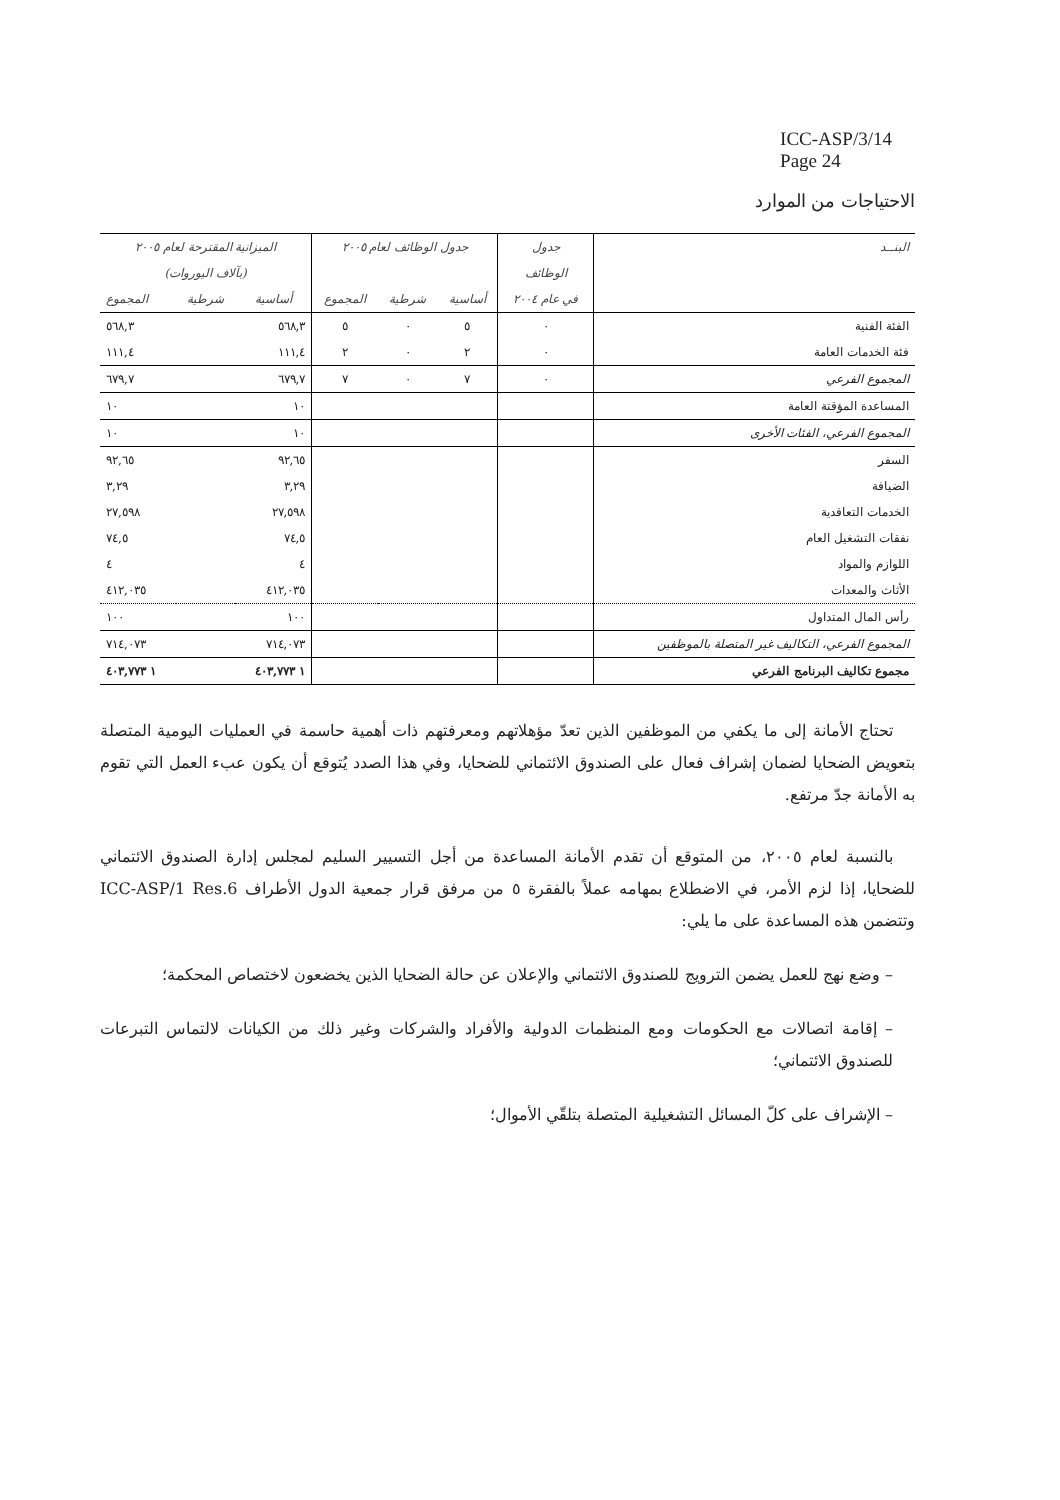ICC-ASP/3/14
Page 24
الاحتياجات من الموارد
| البنــد | جدول | جدول الوظائف لعام ٢٠٠٥ | | | الميزانية المقترحة لعام ٢٠٠٥ | | |
| --- | --- | --- | --- | --- | --- | --- | --- |
| | الوظائف | | | | (بآلاف اليوروات) | | |
| | في عام ٢٠٠٤ | أساسية | شرطية | المجموع | أساسية | شرطية | المجموع |
| الفئة الفنية | ٠ | ٥ | ٠ | ٥ | ٥٦٨,٣ | | ٥٦٨,٣ |
| فئة الخدمات العامة | ٠ | ٢ | ٠ | ٢ | ١١١,٤ | | ١١١,٤ |
| المجموع الفرعي | ٠ | ٧ | ٠ | ٧ | ٦٧٩,٧ | | ٦٧٩,٧ |
| المساعدة المؤقتة العامة | | | | | ١٠ | | ١٠ |
| المجموع الفرعي، الفئات الأخرى | | | | | ١٠ | | ١٠ |
| السفر | | | | | ٩٢,٦٥ | | ٩٢,٦٥ |
| الضيافة | | | | | ٣,٢٩ | | ٣,٢٩ |
| الخدمات التعاقدية | | | | | ٢٧,٥٩٨ | | ٢٧,٥٩٨ |
| نفقات التشغيل العام | | | | | ٧٤,٥ | | ٧٤,٥ |
| اللوازم والمواد | | | | | ٤ | | ٤ |
| الأثاث والمعدات | | | | | ٤١٢,٠٣٥ | | ٤١٢,٠٣٥ |
| رأس المال المتداول | | | | | ١٠٠ | | ١٠٠ |
| المجموع الفرعي، التكاليف غير المتصلة بالموظفين | | | | | ٧١٤,٠٧٣ | | ٧١٤,٠٧٣ |
| مجموع تكاليف البرنامج الفرعي | | | | | ١ ٤٠٣,٧٧٣ | | ١ ٤٠٣,٧٧٣ |
تحتاج الأمانة إلى ما يكفي من الموظفين الذين تعدّ مؤهلاتهم ومعرفتهم ذات أهمية حاسمة في العمليات اليومية المتصلة بتعويض الضحايا لضمان إشراف فعال على الصندوق الائتماني للضحايا، وفي هذا الصدد يُتوقع أن يكون عبء العمل التي تقوم به الأمانة جدّ مرتفع.
بالنسبة لعام ٢٠٠٥، من المتوقع أن تقدم الأمانة المساعدة من أجل التسيير السليم لمجلس إدارة الصندوق الائتماني للضحايا، إذا لزم الأمر، في الاضطلاع بمهامه عملاً بالفقرة ٥ من مرفق قرار جمعية الدول الأطراف ICC-ASP/1 Res.6 وتتضمن هذه المساعدة على ما يلي:
– وضع نهج للعمل يضمن الترويج للصندوق الائتماني والإعلان عن حالة الضحايا الذين يخضعون لاختصاص المحكمة؛
– إقامة اتصالات مع الحكومات ومع المنظمات الدولية والأفراد والشركات وغير ذلك من الكيانات لالتماس التبرعات للصندوق الائتماني؛
– الإشراف على كلّ المسائل التشغيلية المتصلة بتلقّي الأموال؛